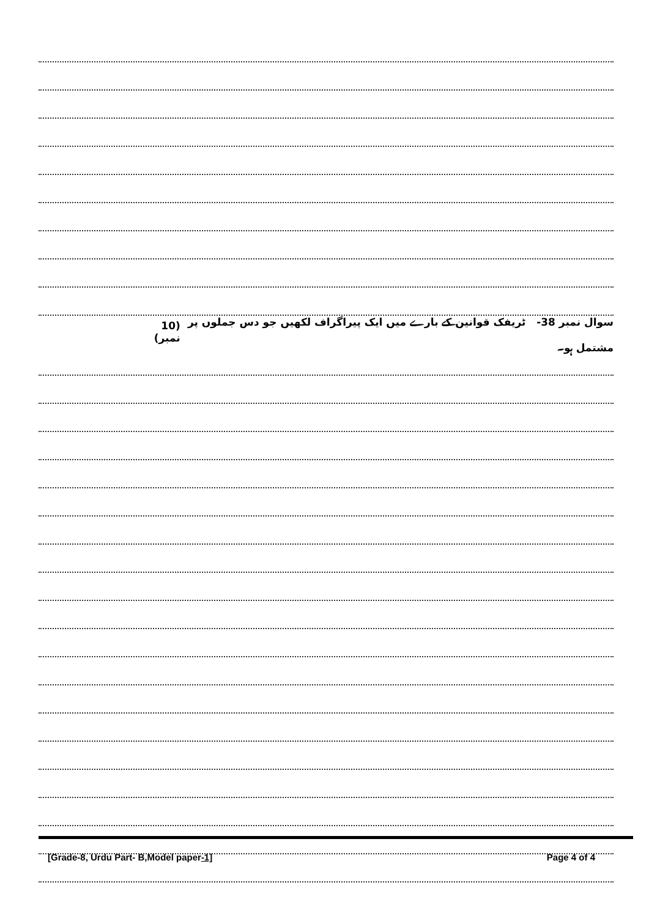سوال نمبر 38- ٹریفک قوانین کے بارے میں ایک پیراگراف لکھیں جو دس جملوں پر مشتمل ہو۔ (10 نمبر)
[Grade-8, Urdu Part- B,Model paper-1] Page 4 of 4